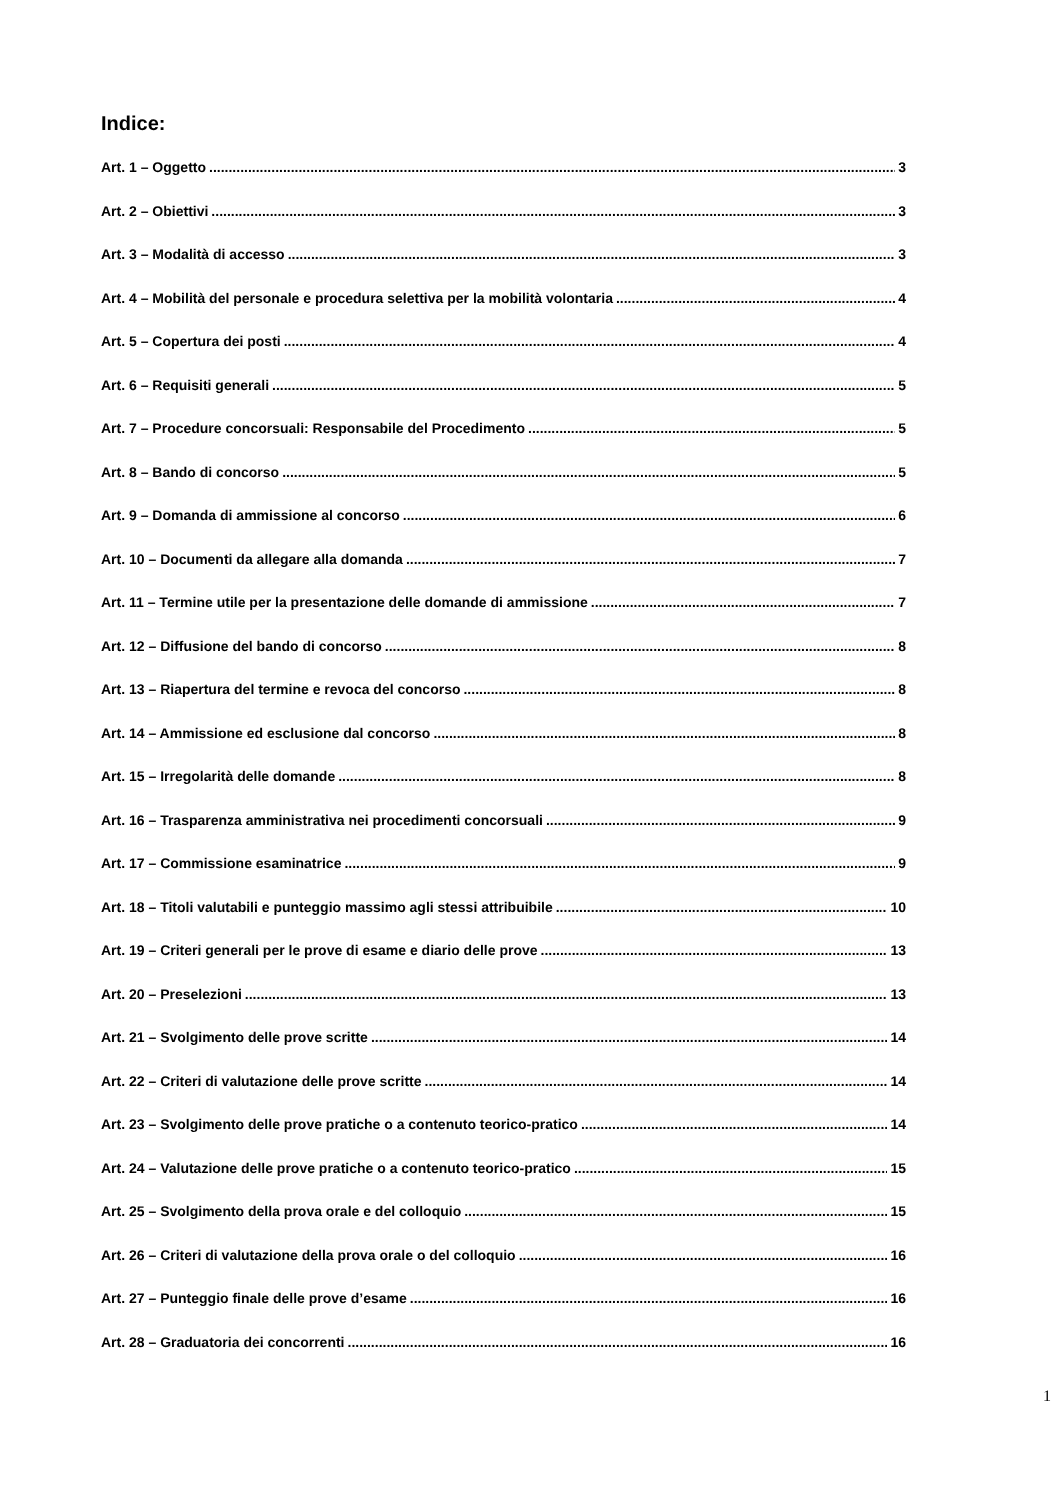Indice:
Art. 1 – Oggetto 3
Art. 2 – Obiettivi 3
Art. 3 – Modalità di accesso 3
Art. 4 – Mobilità del personale e procedura selettiva per la mobilità volontaria 4
Art. 5 – Copertura dei posti 4
Art. 6 – Requisiti generali 5
Art. 7 – Procedure concorsuali: Responsabile del Procedimento 5
Art. 8 – Bando di concorso 5
Art. 9 – Domanda di ammissione al concorso 6
Art. 10 – Documenti da allegare alla domanda 7
Art. 11 – Termine utile per la presentazione delle domande di ammissione 7
Art. 12 – Diffusione del bando di concorso 8
Art. 13 – Riapertura del termine e revoca del concorso 8
Art. 14 – Ammissione ed esclusione dal concorso 8
Art. 15 – Irregolarità delle domande 8
Art. 16 – Trasparenza amministrativa nei procedimenti concorsuali 9
Art. 17 – Commissione esaminatrice 9
Art. 18 – Titoli valutabili e punteggio massimo agli stessi attribuibile 10
Art. 19 – Criteri generali per le prove di esame e diario delle prove 13
Art. 20 – Preselezioni 13
Art. 21 – Svolgimento delle prove scritte 14
Art. 22 – Criteri di valutazione delle prove scritte 14
Art. 23 – Svolgimento delle prove pratiche o a contenuto teorico-pratico 14
Art. 24 – Valutazione delle prove pratiche o a contenuto teorico-pratico 15
Art. 25 – Svolgimento della prova orale e del colloquio 15
Art. 26 – Criteri di valutazione della prova orale o del colloquio 16
Art. 27 – Punteggio finale delle prove d’esame 16
Art. 28 – Graduatoria dei concorrenti 16
1